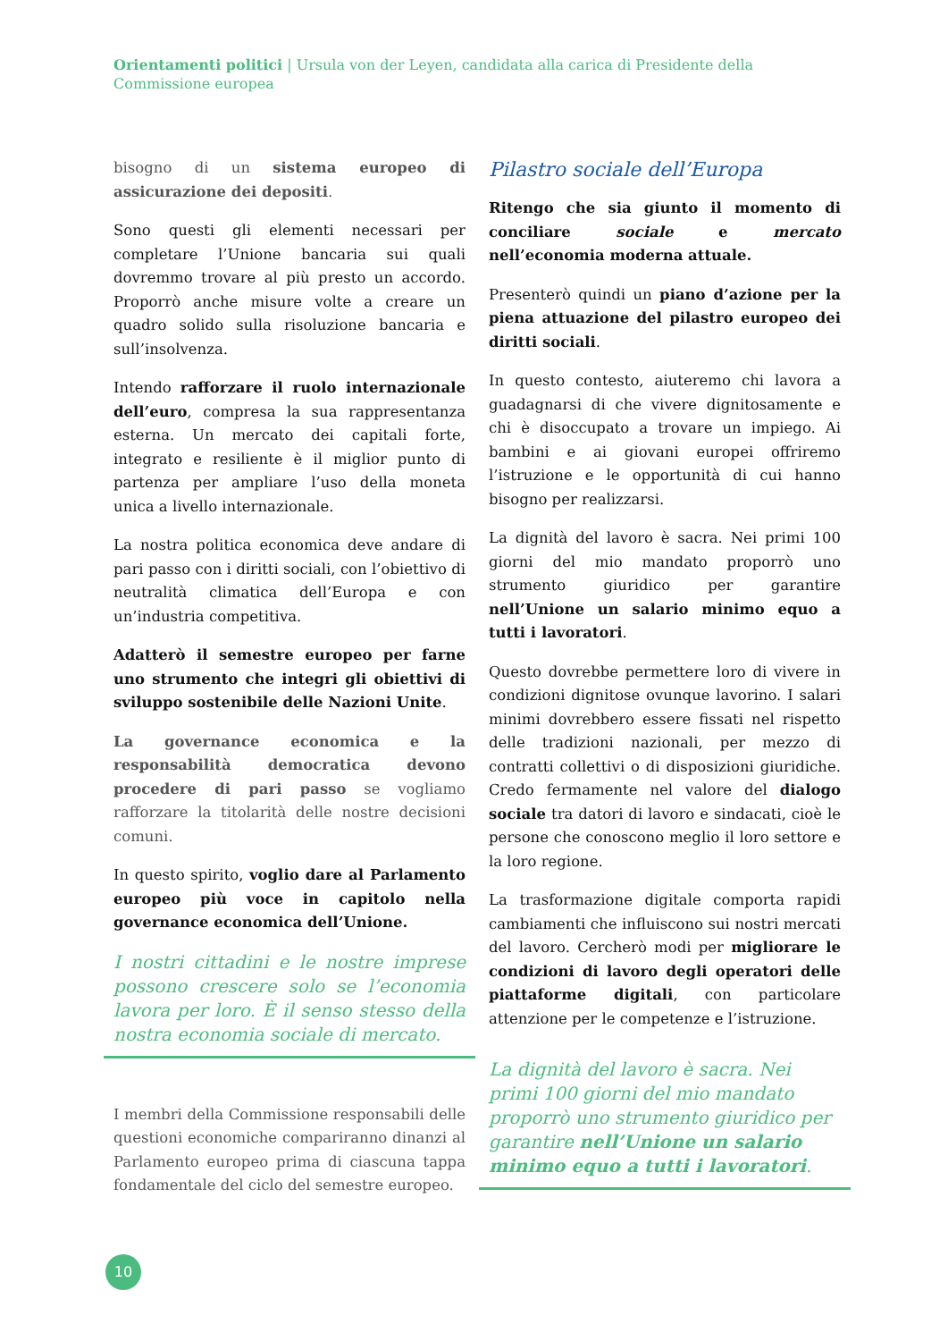Orientamenti politici | Ursula von der Leyen, candidata alla carica di Presidente della Commissione europea
bisogno di un sistema europeo di assicurazione dei depositi.
Sono questi gli elementi necessari per completare l’Unione bancaria sui quali dovremmo trovare al più presto un accordo. Proporrò anche misure volte a creare un quadro solido sulla risoluzione bancaria e sull’insolvenza.
Intendo rafforzare il ruolo internazionale dell’euro, compresa la sua rappresentanza esterna. Un mercato dei capitali forte, integrato e resiliente è il miglior punto di partenza per ampliare l’uso della moneta unica a livello internazionale.
La nostra politica economica deve andare di pari passo con i diritti sociali, con l’obiettivo di neutralità climatica dell’Europa e con un’industria competitiva.
Adatterò il semestre europeo per farne uno strumento che integri gli obiettivi di sviluppo sostenibile delle Nazioni Unite.
La governance economica e la responsabilità democratica devono procedere di pari passo se vogliamo rafforzare la titolarità delle nostre decisioni comuni.
In questo spirito, voglio dare al Parlamento europeo più voce in capitolo nella governance economica dell’Unione.
I nostri cittadini e le nostre imprese possono crescere solo se l’economia lavora per loro. È il senso stesso della nostra economia sociale di mercato.
I membri della Commissione responsabili delle questioni economiche compariranno dinanzi al Parlamento europeo prima di ciascuna tappa fondamentale del ciclo del semestre europeo.
Pilastro sociale dell’Europa
Ritengo che sia giunto il momento di conciliare sociale e mercato nell’economia moderna attuale.
Presenterò quindi un piano d’azione per la piena attuazione del pilastro europeo dei diritti sociali.
In questo contesto, aiuteremo chi lavora a guadagnarsi di che vivere dignitosamente e chi è disoccupato a trovare un impiego. Ai bambini e ai giovani europei offriremo l’istruzione e le opportunità di cui hanno bisogno per realizzarsi.
La dignità del lavoro è sacra. Nei primi 100 giorni del mio mandato proporrò uno strumento giuridico per garantire nell’Unione un salario minimo equo a tutti i lavoratori.
Questo dovrebbe permettere loro di vivere in condizioni dignitose ovunque lavorino. I salari minimi dovrebbero essere fissati nel rispetto delle tradizioni nazionali, per mezzo di contratti collettivi o di disposizioni giuridiche. Credo fermamente nel valore del dialogo sociale tra datori di lavoro e sindacati, cioè le persone che conoscono meglio il loro settore e la loro regione.
La trasformazione digitale comporta rapidi cambiamenti che influiscono sui nostri mercati del lavoro. Cercherò modi per migliorare le condizioni di lavoro degli operatori delle piattaforme digitali, con particolare attenzione per le competenze e l’istruzione.
La dignità del lavoro è sacra. Nei primi 100 giorni del mio mandato proporrò uno strumento giuridico per garantire nell’Unione un salario minimo equo a tutti i lavoratori.
10